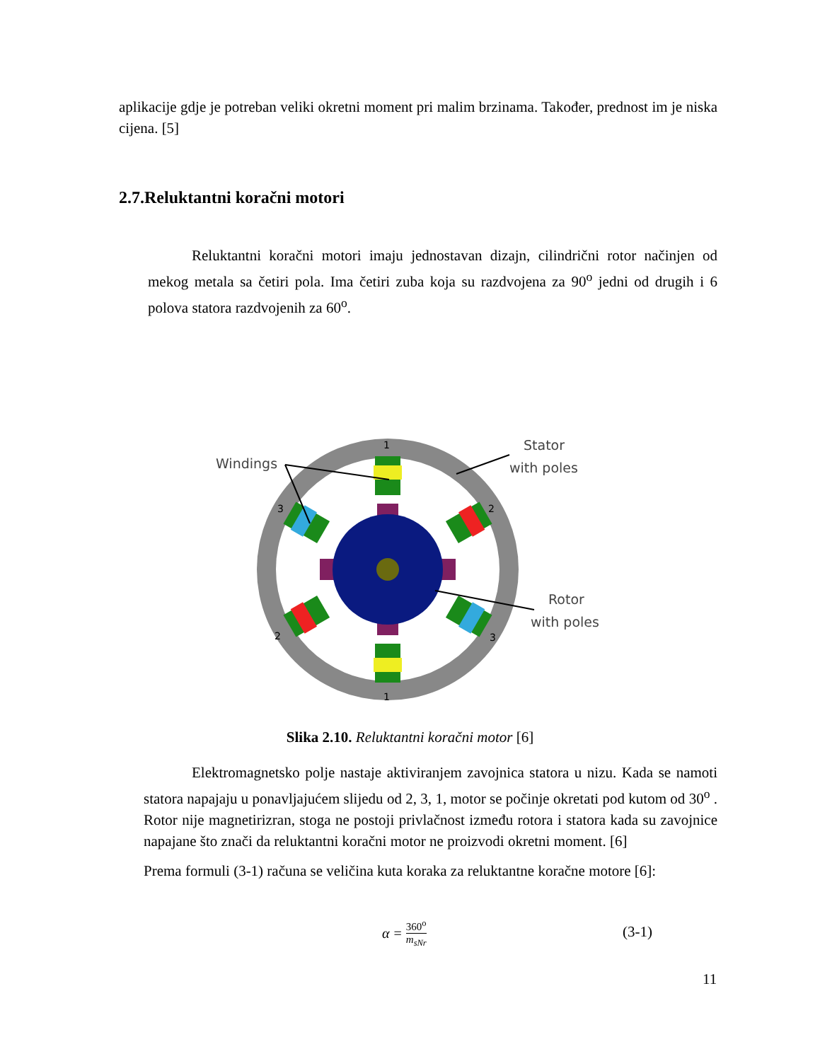aplikacije gdje je potreban veliki okretni moment pri malim brzinama. Također, prednost im je niska cijena. [5]
2.7.Reluktantni koračni motori
Reluktantni koračni motori imaju jednostavan dizajn, cilindrični rotor načinjen od mekog metala sa četiri pola. Ima četiri zuba koja su razdvojena za 90<sup>o</sup> jedni od drugih i 6 polova statora razdvojenih za 60<sup>o</sup>.
1
1
2
2
3
3
Windings
Stator
with poles
Rotor
with poles
Slika 2.10. Reluktantni koračni motor [6]
Elektromagnetsko polje nastaje aktiviranjem zavojnica statora u nizu. Kada se namoti statora napajaju u ponavljajućem slijedu od 2, 3, 1, motor se počinje okretati pod kutom od 30<sup>o</sup> . Rotor nije magnetirizran, stoga ne postoji privlačnost između rotora i statora kada su zavojnice napajane što znači da reluktantni koračni motor ne proizvodi okretni moment. [6]
Prema formuli (3-1) računa se veličina kuta koraka za reluktantne koračne motore [6]:
α = 360<sup>o</sup> m<sub>sNr</sub> (3-1)
11